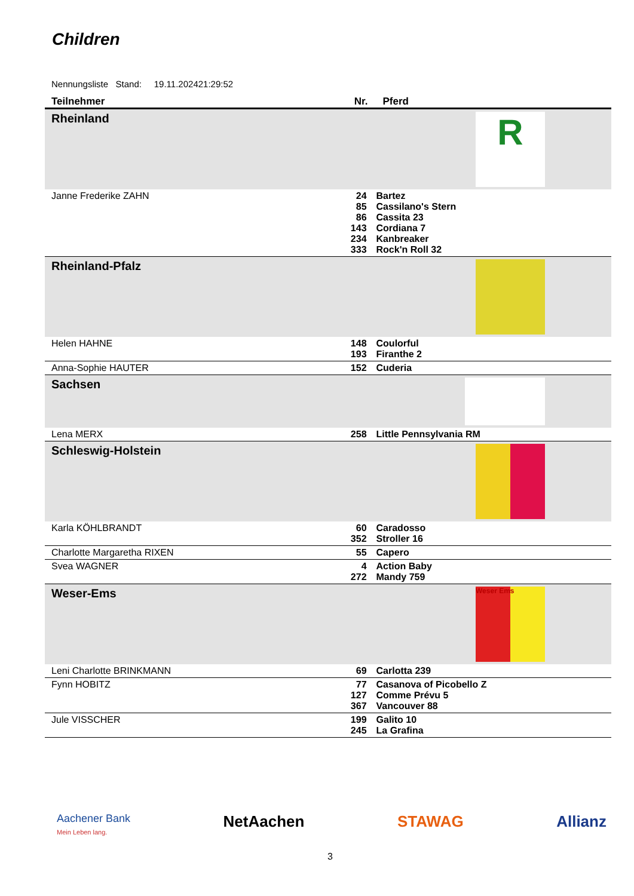Children
Nennungsliste Stand: 19.11.202421:29:52
| Teilnehmer | Nr. | Pferd |
| --- | --- | --- |
| Rheinland R | | |
| Janne Frederike ZAHN | 24 85 86 143 234 333 | Bartez Cassilano's Stern Cassita 23 Cordiana 7 Kanbreaker Rock'n Roll 32 |
| Rheinland-Pfalz | | |
| Helen HAHNE | 148 193 | Coulorful Firanthe 2 |
| Anna-Sophie HAUTER | 152 | Cuderia |
| Sachsen | | |
| Lena MERX | 258 | Little Pennsylvania RM |
| Schleswig-Holstein | | |
| Karla KÖHLBRANDT | 60 352 | Caradosso Stroller 16 |
| Charlotte Margaretha RIXEN | 55 | Capero |
| Svea WAGNER | 4 272 | Action Baby Mandy 759 |
| Weser-Ems Weser Ems | | |
| Leni Charlotte BRINKMANN | 69 | Carlotta 239 |
| Fynn HOBITZ | 77 127 367 | Casanova of Picobello Z Comme Prévu 5 Vancouver 88 |
| Jule VISSCHER | 199 245 | Galito 10 La Grafina |
Aachener Bank
Mein Leben lang. NetAachen STAWAG Allianz
3